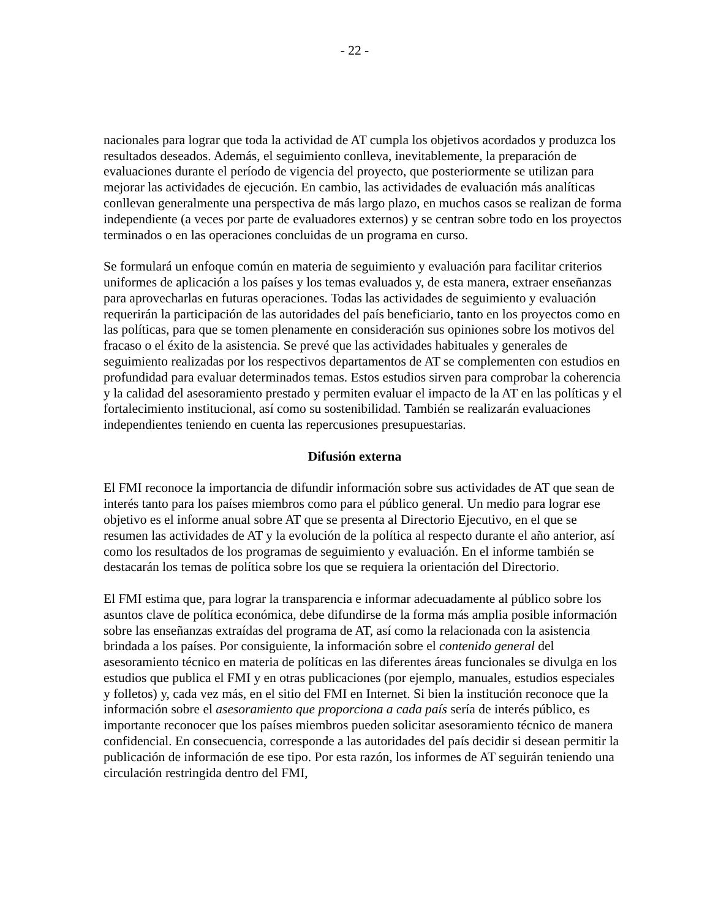- 22 -
nacionales para lograr que toda la actividad de AT cumpla los objetivos acordados y produzca los resultados deseados. Además, el seguimiento conlleva, inevitablemente, la preparación de evaluaciones durante el período de vigencia del proyecto, que posteriormente se utilizan para mejorar las actividades de ejecución. En cambio, las actividades de evaluación más analíticas conllevan generalmente una perspectiva de más largo plazo, en muchos casos se realizan de forma independiente (a veces por parte de evaluadores externos) y se centran sobre todo en los proyectos terminados o en las operaciones concluidas de un programa en curso.
Se formulará un enfoque común en materia de seguimiento y evaluación para facilitar criterios uniformes de aplicación a los países y los temas evaluados y, de esta manera, extraer enseñanzas para aprovecharlas en futuras operaciones. Todas las actividades de seguimiento y evaluación requerirán la participación de las autoridades del país beneficiario, tanto en los proyectos como en las políticas, para que se tomen plenamente en consideración sus opiniones sobre los motivos del fracaso o el éxito de la asistencia. Se prevé que las actividades habituales y generales de seguimiento realizadas por los respectivos departamentos de AT se complementen con estudios en profundidad para evaluar determinados temas. Estos estudios sirven para comprobar la coherencia y la calidad del asesoramiento prestado y permiten evaluar el impacto de la AT en las políticas y el fortalecimiento institucional, así como su sostenibilidad. También se realizarán evaluaciones independientes teniendo en cuenta las repercusiones presupuestarias.
Difusión externa
El FMI reconoce la importancia de difundir información sobre sus actividades de AT que sean de interés tanto para los países miembros como para el público general. Un medio para lograr ese objetivo es el informe anual sobre AT que se presenta al Directorio Ejecutivo, en el que se resumen las actividades de AT y la evolución de la política al respecto durante el año anterior, así como los resultados de los programas de seguimiento y evaluación. En el informe también se destacarán los temas de política sobre los que se requiera la orientación del Directorio.
El FMI estima que, para lograr la transparencia e informar adecuadamente al público sobre los asuntos clave de política económica, debe difundirse de la forma más amplia posible información sobre las enseñanzas extraídas del programa de AT, así como la relacionada con la asistencia brindada a los países. Por consiguiente, la información sobre el contenido general del asesoramiento técnico en materia de políticas en las diferentes áreas funcionales se divulga en los estudios que publica el FMI y en otras publicaciones (por ejemplo, manuales, estudios especiales y folletos) y, cada vez más, en el sitio del FMI en Internet. Si bien la institución reconoce que la información sobre el asesoramiento que proporciona a cada país sería de interés público, es importante reconocer que los países miembros pueden solicitar asesoramiento técnico de manera confidencial. En consecuencia, corresponde a las autoridades del país decidir si desean permitir la publicación de información de ese tipo. Por esta razón, los informes de AT seguirán teniendo una circulación restringida dentro del FMI,